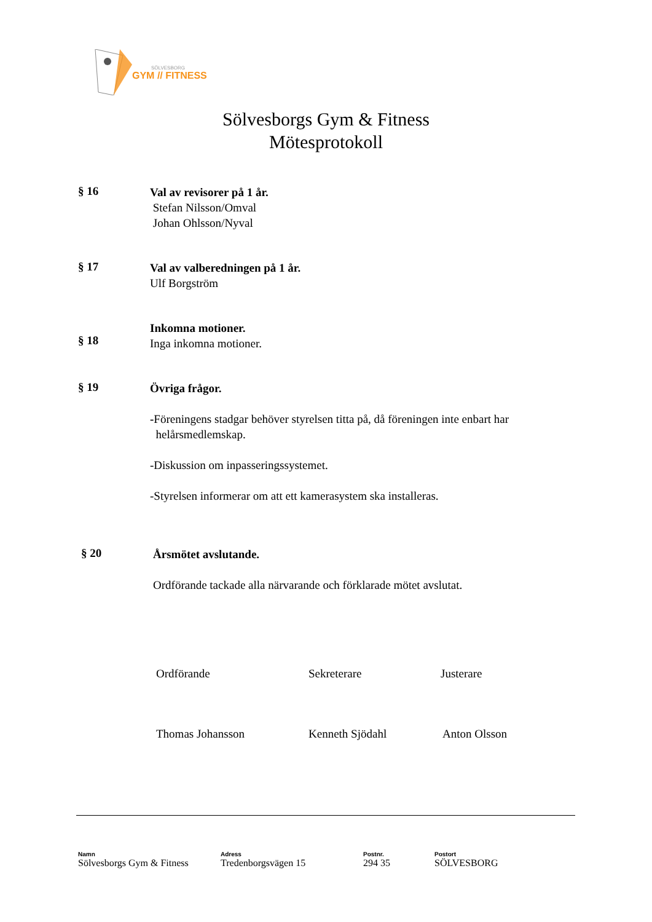SÖLVESBORG
GYM // FITNESS
Sölvesborgs Gym & Fitness
Mötesprotokoll
§ 16
Val av revisorer på 1 år.
Stefan Nilsson/Omval
Johan Ohlsson/Nyval
§ 17
Val av valberedningen på 1 år.
Ulf Borgström
§ 18
Inkomna motioner.
Inga inkomna motioner.
§ 19
Övriga frågor.
-Föreningens stadgar behöver styrelsen titta på, då föreningen inte enbart har
helårsmedlemskap.
-Diskussion om inpasseringssystemet.
-Styrelsen informerar om att ett kamerasystem ska installeras.
§ 20
Årsmötet avslutande.
Ordförande tackade alla närvarande och förklarade mötet avslutat.
Ordförande Sekreterare Justerare
Thomas Johansson Kenneth Sjödahl Anton Olsson
Namn
Sölvesborgs Gym & Fitness
Adress
Tredenborgsvägen 15
Postnr.
294 35
Postort
SÖLVESBORG